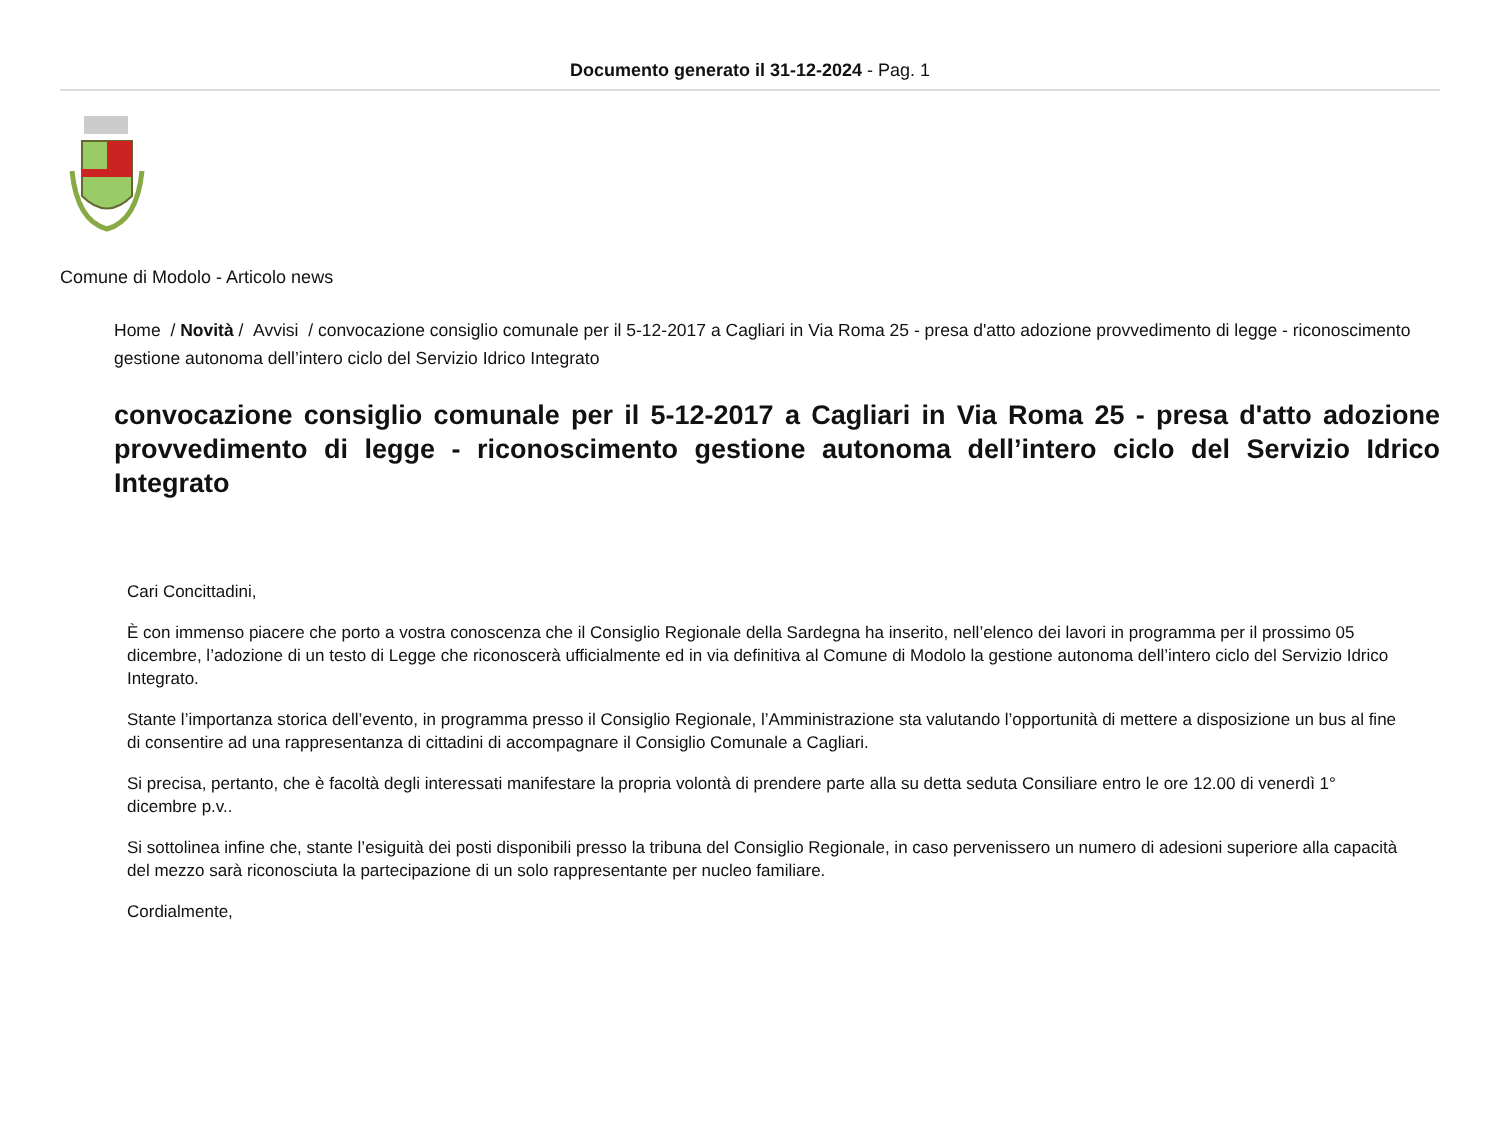Documento generato il 31-12-2024 - Pag. 1
Comune di Modolo - Articolo news
Home / Novità / Avvisi / convocazione consiglio comunale per il 5-12-2017 a Cagliari in Via Roma 25 - presa d'atto adozione provvedimento di legge - riconoscimento gestione autonoma dell’intero ciclo del Servizio Idrico Integrato
convocazione consiglio comunale per il 5-12-2017 a Cagliari in Via Roma 25 - presa d'atto adozione provvedimento di legge - riconoscimento gestione autonoma dell’intero ciclo del Servizio Idrico Integrato
Cari Concittadini,
È con immenso piacere che porto a vostra conoscenza che il Consiglio Regionale della Sardegna ha inserito, nell’elenco dei lavori in programma per il prossimo 05 dicembre, l’adozione di un testo di Legge che riconoscerà ufficialmente ed in via definitiva al Comune di Modolo la gestione autonoma dell’intero ciclo del Servizio Idrico Integrato.
Stante l’importanza storica dell’evento, in programma presso il Consiglio Regionale, l’Amministrazione sta valutando l’opportunità di mettere a disposizione un bus al fine di consentire ad una rappresentanza di cittadini di accompagnare il Consiglio Comunale a Cagliari.
Si precisa, pertanto, che è facoltà degli interessati manifestare la propria volontà di prendere parte alla su detta seduta Consiliare entro le ore 12.00 di venerdì 1° dicembre p.v..
Si sottolinea infine che, stante l’esiguità dei posti disponibili presso la tribuna del Consiglio Regionale, in caso pervenissero un numero di adesioni superiore alla capacità del mezzo sarà riconosciuta la partecipazione di un solo rappresentante per nucleo familiare.
Cordialmente,